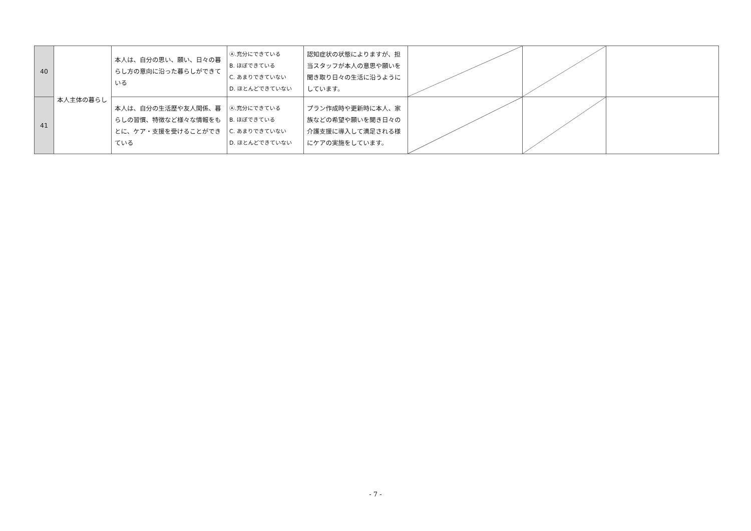| 40 | 本人主体の暮らし | 本人は、自分の思い、願い、日々の暮らし方の意向に沿った暮らしができている | Ⓐ.充分にできている B. ほぼできている C. あまりできていない D. ほとんどできていない | 認知症状の状態によりますが、担当スタッフが本人の意思や願いを聞き取り日々の生活に沿うようにしています。 | | | |
| 41 | | 本人は、自分の生活歴や友人関係、暮らしの習慣、特徴など様々な情報をもとに、ケア・支援を受けることができている | Ⓐ.充分にできている B. ほぼできている C. あまりできていない D. ほとんどできていない | プラン作成時や更新時に本人、家族などの希望や願いを聞き日々の介護支援に導入して満足される様にケアの実施をしています。 | | | |
- 7 -